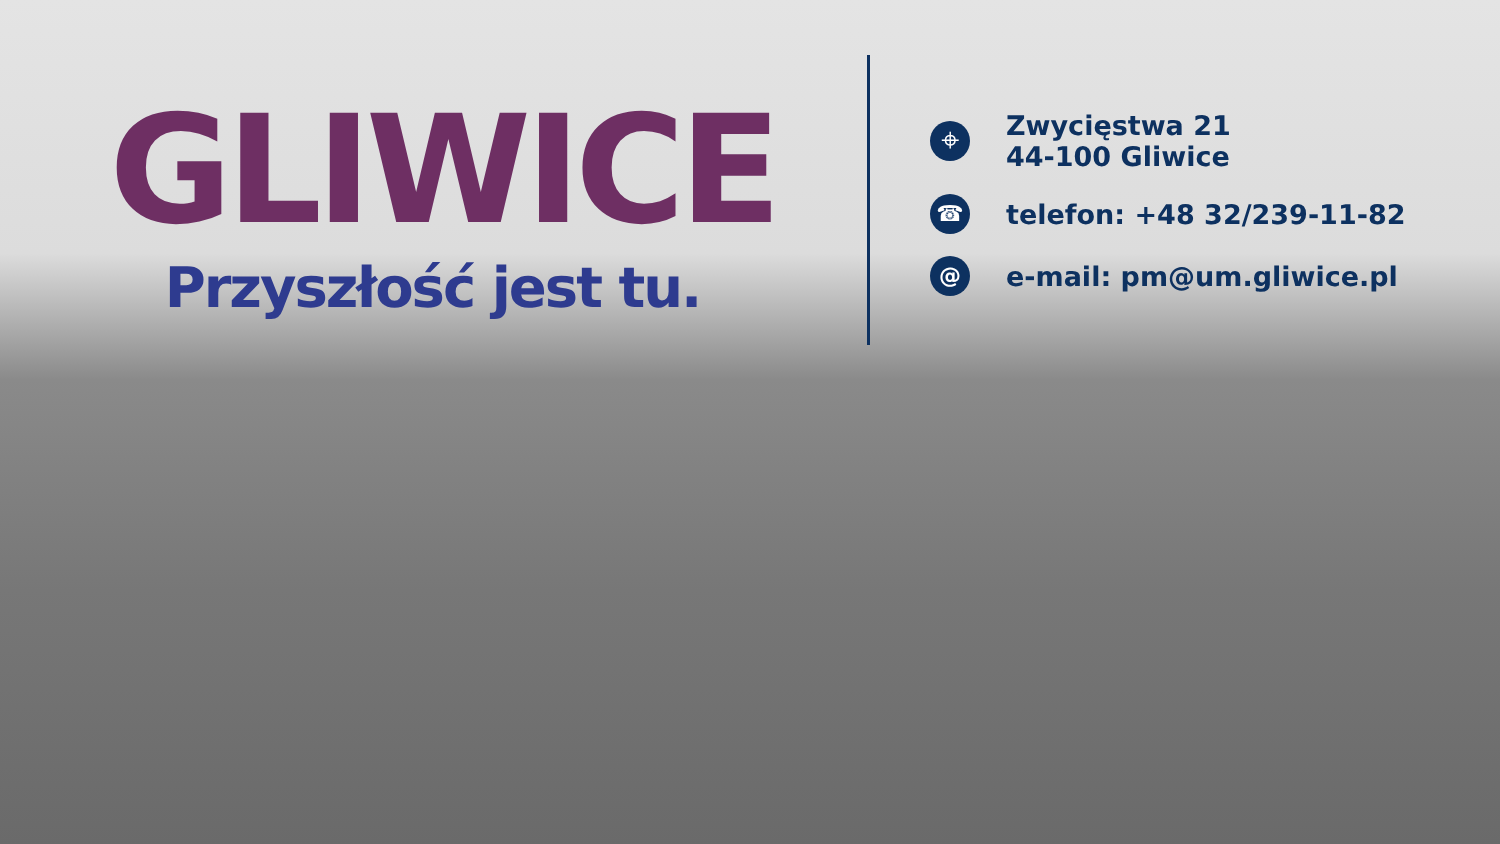GLIWICE
Przyszłość jest tu.
⌖ Zwycięstwa 21
44-100 Gliwice
☎ telefon: +48 32/239-11-82
@ e-mail: pm@um.gliwice.pl